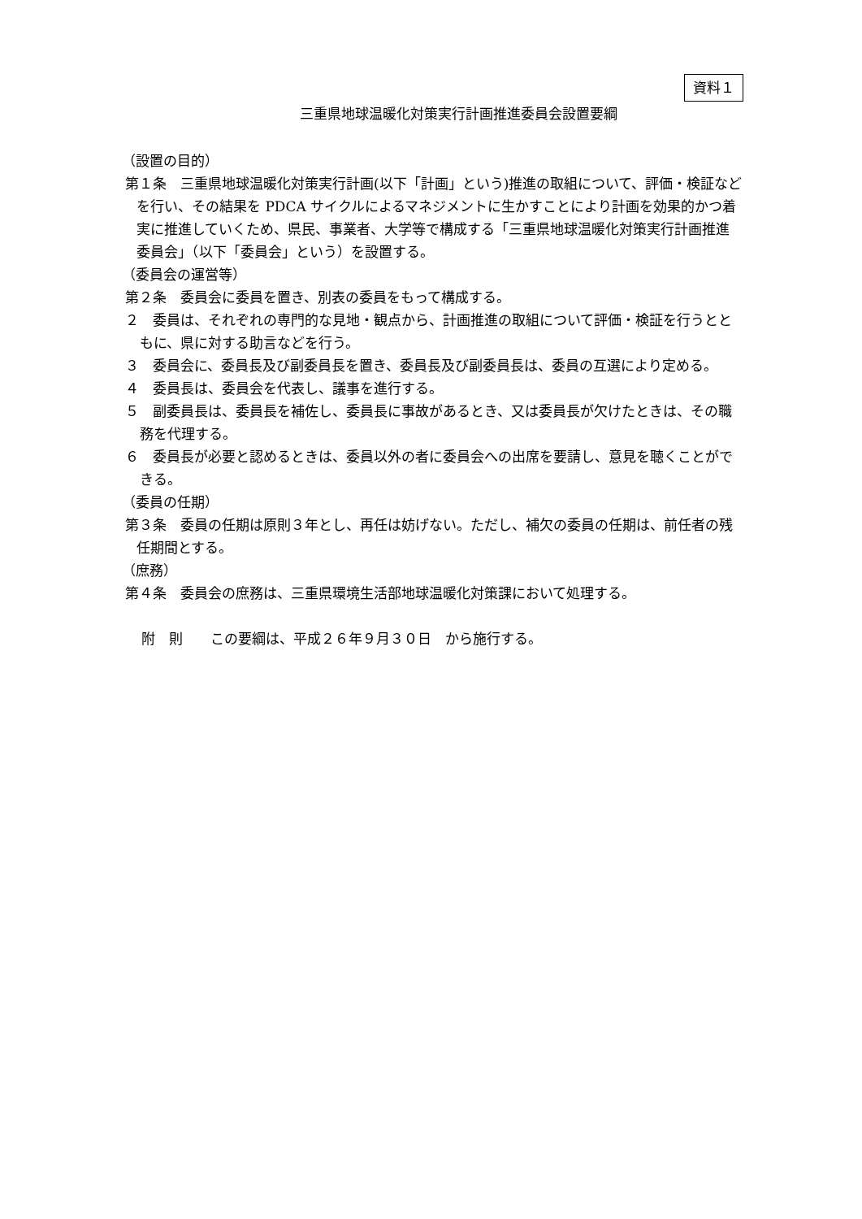資料１
三重県地球温暖化対策実行計画推進委員会設置要綱
（設置の目的）
第１条　三重県地球温暖化対策実行計画(以下「計画」という)推進の取組について、評価・検証などを行い、その結果を PDCA サイクルによるマネジメントに生かすことにより計画を効果的かつ着実に推進していくため、県民、事業者、大学等で構成する「三重県地球温暖化対策実行計画推進委員会」（以下「委員会」という）を設置する。
（委員会の運営等）
第２条　委員会に委員を置き、別表の委員をもって構成する。
２　委員は、それぞれの専門的な見地・観点から、計画推進の取組について評価・検証を行うとともに、県に対する助言などを行う。
３　委員会に、委員長及び副委員長を置き、委員長及び副委員長は、委員の互選により定める。
４　委員長は、委員会を代表し、議事を進行する。
５　副委員長は、委員長を補佐し、委員長に事故があるとき、又は委員長が欠けたときは、その職務を代理する。
６　委員長が必要と認めるときは、委員以外の者に委員会への出席を要請し、意見を聴くことができる。
（委員の任期）
第３条　委員の任期は原則３年とし、再任は妨げない。ただし、補欠の委員の任期は、前任者の残任期間とする。
（庶務）
第４条　委員会の庶務は、三重県環境生活部地球温暖化対策課において処理する。
附　則　　この要綱は、平成２６年９月３０日　から施行する。